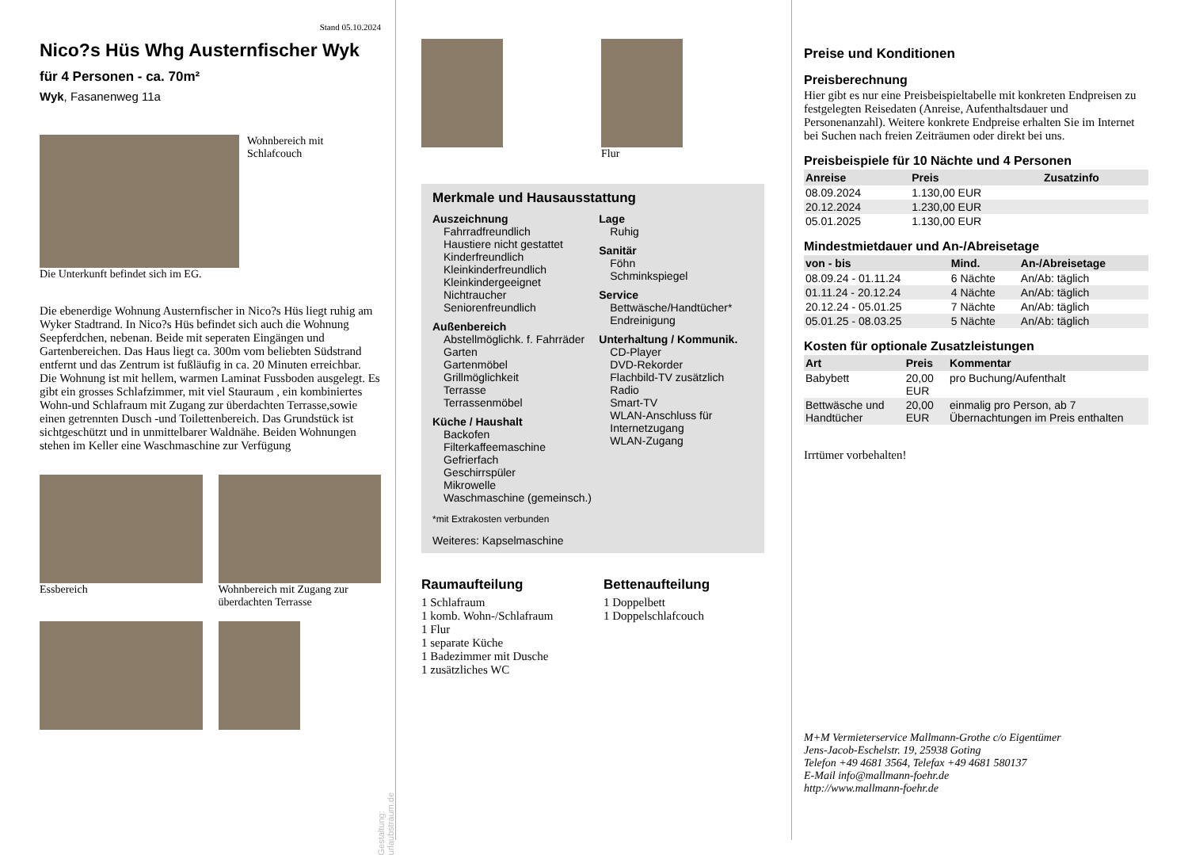Stand 05.10.2024
Nico?s Hüs Whg Austernfischer Wyk
für 4 Personen - ca. 70m²
Wyk, Fasanenweg 11a
Wohnbereich mit
Schlafcouch
Die Unterkunft befindet sich im EG.
Die ebenerdige Wohnung Austernfischer in Nico?s Hüs liegt ruhig am Wyker Stadtrand. In Nico?s Hüs befindet sich auch die Wohnung Seepferdchen, nebenan. Beide mit seperaten Eingängen und Gartenbereichen. Das Haus liegt ca. 300m vom beliebten Südstrand entfernt und das Zentrum ist fußläufig in ca. 20 Minuten erreichbar. Die Wohnung ist mit hellem, warmen Laminat Fussboden ausgelegt. Es gibt ein grosses Schlafzimmer, mit viel Stauraum , ein kombiniertes Wohn-und Schlafraum mit Zugang zur überdachten Terrasse,sowie einen getrennten Dusch -und Toilettenbereich. Das Grundstück ist sichtgeschützt und in unmittelbarer Waldnähe. Beiden Wohnungen stehen im Keller eine Waschmaschine zur Verfügung
Essbereich Wohnbereich mit Zugang zur überdachten Terrasse
Gestaltung: urlaubstraum.de
Flur
Merkmale und Hausausstattung
Auszeichnung
Fahrradfreundlich
Haustiere nicht gestattet
Kinderfreundlich
Kleinkinderfreundlich
Kleinkindergeeignet
Nichtraucher
Seniorenfreundlich
Außenbereich
Abstellmöglichk. f. Fahrräder
Garten
Gartenmöbel
Grillmöglichkeit
Terrasse
Terrassenmöbel
Küche / Haushalt
Backofen
Filterkaffeemaschine
Gefrierfach
Geschirrspüler
Mikrowelle
Waschmaschine (gemeinsch.)
Lage
Ruhig
Sanitär
Föhn
Schminkspiegel
Service
Bettwäsche/Handtücher*
Endreinigung
Unterhaltung / Kommunik.
CD-Player
DVD-Rekorder
Flachbild-TV zusätzlich
Radio
Smart-TV
WLAN-Anschluss für Internetzugang
WLAN-Zugang
*mit Extrakosten verbunden
Weiteres: Kapselmaschine
Raumaufteilung
1 Schlafraum
1 komb. Wohn-/Schlafraum
1 Flur
1 separate Küche
1 Badezimmer mit Dusche
1 zusätzliches WC
Bettenaufteilung
1 Doppelbett
1 Doppelschlafcouch
Preise und Konditionen
Preisberechnung
Hier gibt es nur eine Preisbeispieltabelle mit konkreten Endpreisen zu festgelegten Reisedaten (Anreise, Aufenthaltsdauer und Personenanzahl). Weitere konkrete Endpreise erhalten Sie im Internet bei Suchen nach freien Zeiträumen oder direkt bei uns.
Preisbeispiele für 10 Nächte und 4 Personen
| Anreise | Preis | Zusatzinfo |
| --- | --- | --- |
| 08.09.2024 | 1.130,00 EUR | |
| 20.12.2024 | 1.230,00 EUR | |
| 05.01.2025 | 1.130,00 EUR | |
Mindestmietdauer und An-/Abreisetage
| von - bis | Mind. | An-/Abreisetage |
| --- | --- | --- |
| 08.09.24 - 01.11.24 | 6 Nächte | An/Ab: täglich |
| 01.11.24 - 20.12.24 | 4 Nächte | An/Ab: täglich |
| 20.12.24 - 05.01.25 | 7 Nächte | An/Ab: täglich |
| 05.01.25 - 08.03.25 | 5 Nächte | An/Ab: täglich |
Kosten für optionale Zusatzleistungen
| Art | Preis | Kommentar |
| --- | --- | --- |
| Babybett | 20,00 EUR | pro Buchung/Aufenthalt |
| Bettwäsche und Handtücher | 20,00 EUR | einmalig pro Person, ab 7 Übernachtungen im Preis enthalten |
Irrtümer vorbehalten!
M+M Vermieterservice Mallmann-Grothe c/o Eigentümer
Jens-Jacob-Eschelstr. 19, 25938 Goting
Telefon +49 4681 3564, Telefax +49 4681 580137
E-Mail info@mallmann-foehr.de
http://www.mallmann-foehr.de